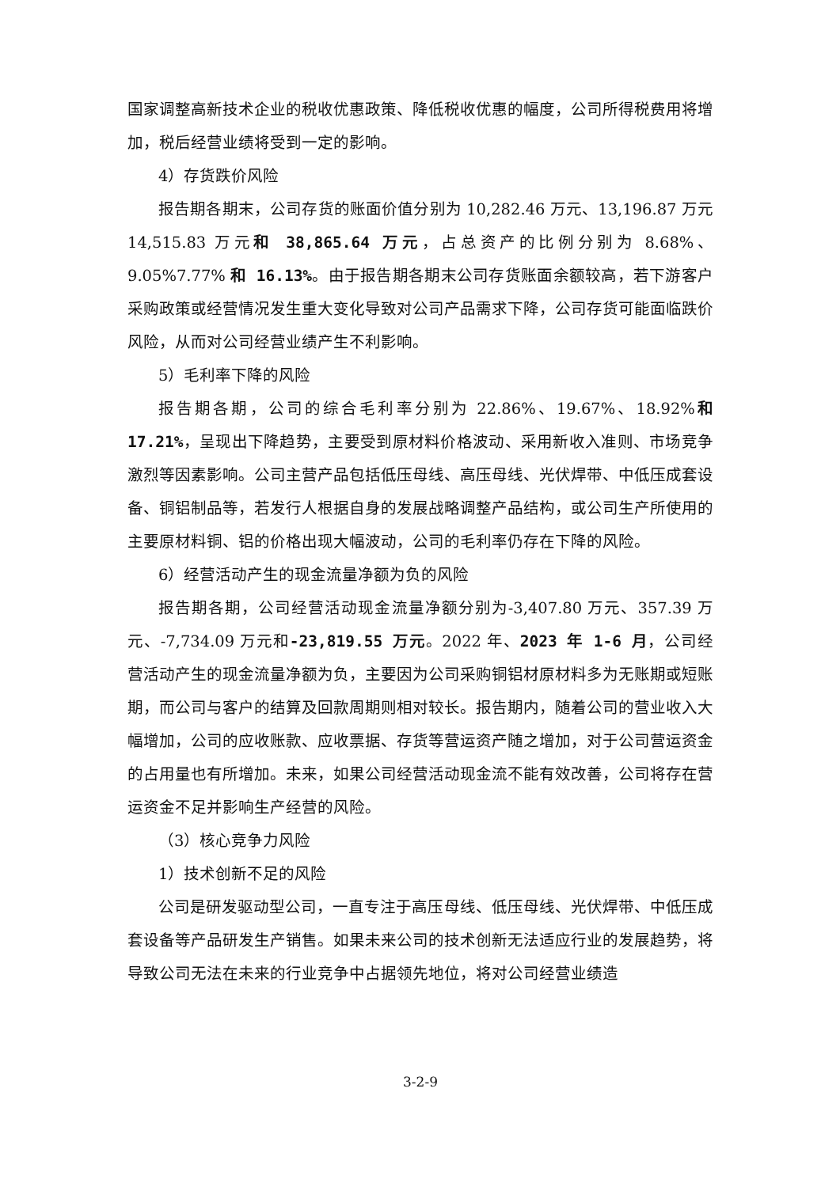国家调整高新技术企业的税收优惠政策、降低税收优惠的幅度，公司所得税费用将增加，税后经营业绩将受到一定的影响。
4）存货跌价风险
报告期各期末，公司存货的账面价值分别为 10,282.46 万元、13,196.87 万元 14,515.83 万元和 38,865.64 万元，占总资产的比例分别为 8.68%、9.05%7.77% 和 16.13%。由于报告期各期末公司存货账面余额较高，若下游客户采购政策或经营情况发生重大变化导致对公司产品需求下降，公司存货可能面临跌价风险，从而对公司经营业绩产生不利影响。
5）毛利率下降的风险
报告期各期，公司的综合毛利率分别为 22.86%、19.67%、18.92%和 17.21%，呈现出下降趋势，主要受到原材料价格波动、采用新收入准则、市场竞争激烈等因素影响。公司主营产品包括低压母线、高压母线、光伏焊带、中低压成套设备、铜铝制品等，若发行人根据自身的发展战略调整产品结构，或公司生产所使用的主要原材料铜、铝的价格出现大幅波动，公司的毛利率仍存在下降的风险。
6）经营活动产生的现金流量净额为负的风险
报告期各期，公司经营活动现金流量净额分别为-3,407.80 万元、357.39 万元、-7,734.09 万元和-23,819.55 万元。2022 年、2023 年 1-6 月，公司经营活动产生的现金流量净额为负，主要因为公司采购铜铝材原材料多为无账期或短账期，而公司与客户的结算及回款周期则相对较长。报告期内，随着公司的营业收入大幅增加，公司的应收账款、应收票据、存货等营运资产随之增加，对于公司营运资金的占用量也有所增加。未来，如果公司经营活动现金流不能有效改善，公司将存在营运资金不足并影响生产经营的风险。
（3）核心竞争力风险
1）技术创新不足的风险
公司是研发驱动型公司，一直专注于高压母线、低压母线、光伏焊带、中低压成套设备等产品研发生产销售。如果未来公司的技术创新无法适应行业的发展趋势，将导致公司无法在未来的行业竞争中占据领先地位，将对公司经营业绩造
3-2-9